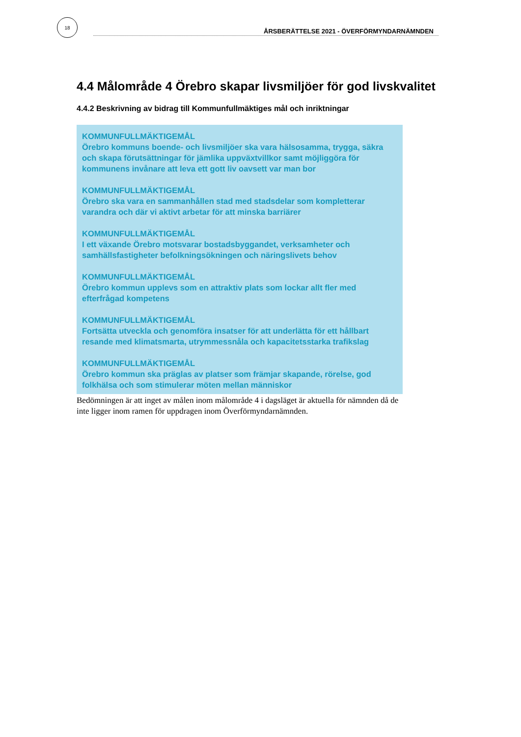18
ÅRSBERÄTTELSE 2021 - ÖVERFÖRMYNDARNÄMNDEN
4.4 Målområde 4 Örebro skapar livsmiljöer för god livskvalitet
4.4.2 Beskrivning av bidrag till Kommunfullmäktiges mål och inriktningar
KOMMUNFULLMÄKTIGEMÅL
Örebro kommuns boende- och livsmiljöer ska vara hälsosamma, trygga, säkra och skapa förutsättningar för jämlika uppväxtvillkor samt möjliggöra för kommunens invånare att leva ett gott liv oavsett var man bor
KOMMUNFULLMÄKTIGEMÅL
Örebro ska vara en sammanhållen stad med stadsdelar som kompletterar varandra och där vi aktivt arbetar för att minska barriärer
KOMMUNFULLMÄKTIGEMÅL
I ett växande Örebro motsvarar bostadsbyggandet, verksamheter och samhällsfastigheter befolkningsökningen och näringslivets behov
KOMMUNFULLMÄKTIGEMÅL
Örebro kommun upplevs som en attraktiv plats som lockar allt fler med efterfrågad kompetens
KOMMUNFULLMÄKTIGEMÅL
Fortsätta utveckla och genomföra insatser för att underlätta för ett hållbart resande med klimatsmarta, utrymmessnåla och kapacitetsstarka trafikslag
KOMMUNFULLMÄKTIGEMÅL
Örebro kommun ska präglas av platser som främjar skapande, rörelse, god folkhälsa och som stimulerar möten mellan människor
Bedömningen är att inget av målen inom målområde 4 i dagsläget är aktuella för nämnden då de inte ligger inom ramen för uppdragen inom Överförmyndarnämnden.